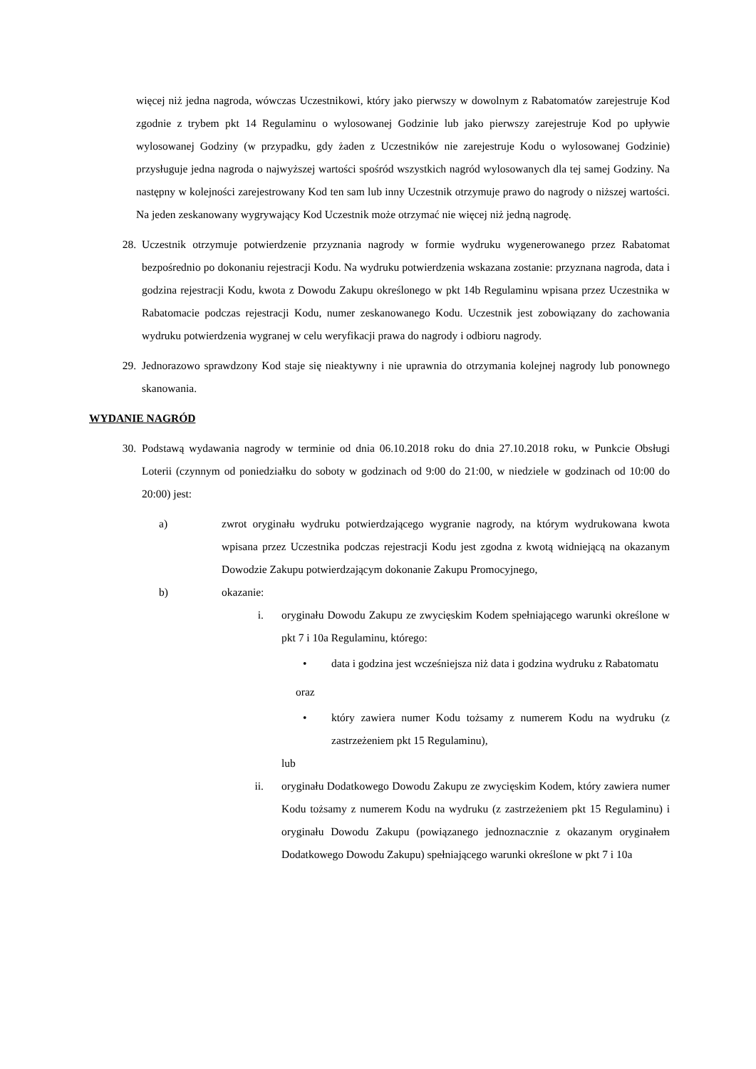więcej niż jedna nagroda, wówczas Uczestnikowi, który jako pierwszy w dowolnym z Rabatomatów zarejestruje Kod zgodnie z trybem pkt 14 Regulaminu o wylosowanej Godzinie lub jako pierwszy zarejestruje Kod po upływie wylosowanej Godziny (w przypadku, gdy żaden z Uczestników nie zarejestruje Kodu o wylosowanej Godzinie) przysługuje jedna nagroda o najwyższej wartości spośród wszystkich nagród wylosowanych dla tej samej Godziny. Na następny w kolejności zarejestrowany Kod ten sam lub inny Uczestnik otrzymuje prawo do nagrody o niższej wartości. Na jeden zeskanowany wygrywający Kod Uczestnik może otrzymać nie więcej niż jedną nagrodę.
28. Uczestnik otrzymuje potwierdzenie przyznania nagrody w formie wydruku wygenerowanego przez Rabatomat bezpośrednio po dokonaniu rejestracji Kodu. Na wydruku potwierdzenia wskazana zostanie: przyznana nagroda, data i godzina rejestracji Kodu, kwota z Dowodu Zakupu określonego w pkt 14b Regulaminu wpisana przez Uczestnika w Rabatomacie podczas rejestracji Kodu, numer zeskanowanego Kodu. Uczestnik jest zobowiązany do zachowania wydruku potwierdzenia wygranej w celu weryfikacji prawa do nagrody i odbioru nagrody.
29. Jednorazowo sprawdzony Kod staje się nieaktywny i nie uprawnia do otrzymania kolejnej nagrody lub ponownego skanowania.
WYDANIE NAGRÓD
30. Podstawą wydawania nagrody w terminie od dnia 06.10.2018 roku do dnia 27.10.2018 roku, w Punkcie Obsługi Loterii (czynnym od poniedziałku do soboty w godzinach od 9:00 do 21:00, w niedziele w godzinach od 10:00 do 20:00) jest:
a) zwrot oryginału wydruku potwierdzającego wygranie nagrody, na którym wydrukowana kwota wpisana przez Uczestnika podczas rejestracji Kodu jest zgodna z kwotą widniejącą na okazanym Dowodzie Zakupu potwierdzającym dokonanie Zakupu Promocyjnego,
b) okazanie:
i. oryginału Dowodu Zakupu ze zwycięskim Kodem spełniającego warunki określone w pkt 7 i 10a Regulaminu, którego:
• data i godzina jest wcześniejsza niż data i godzina wydruku z Rabatomatu
oraz
• który zawiera numer Kodu tożsamy z numerem Kodu na wydruku (z zastrzeżeniem pkt 15 Regulaminu),
lub
ii. oryginału Dodatkowego Dowodu Zakupu ze zwycięskim Kodem, który zawiera numer Kodu tożsamy z numerem Kodu na wydruku (z zastrzeżeniem pkt 15 Regulaminu) i oryginału Dowodu Zakupu (powiązanego jednoznacznie z okazanym oryginałem Dodatkowego Dowodu Zakupu) spełniającego warunki określone w pkt 7 i 10a